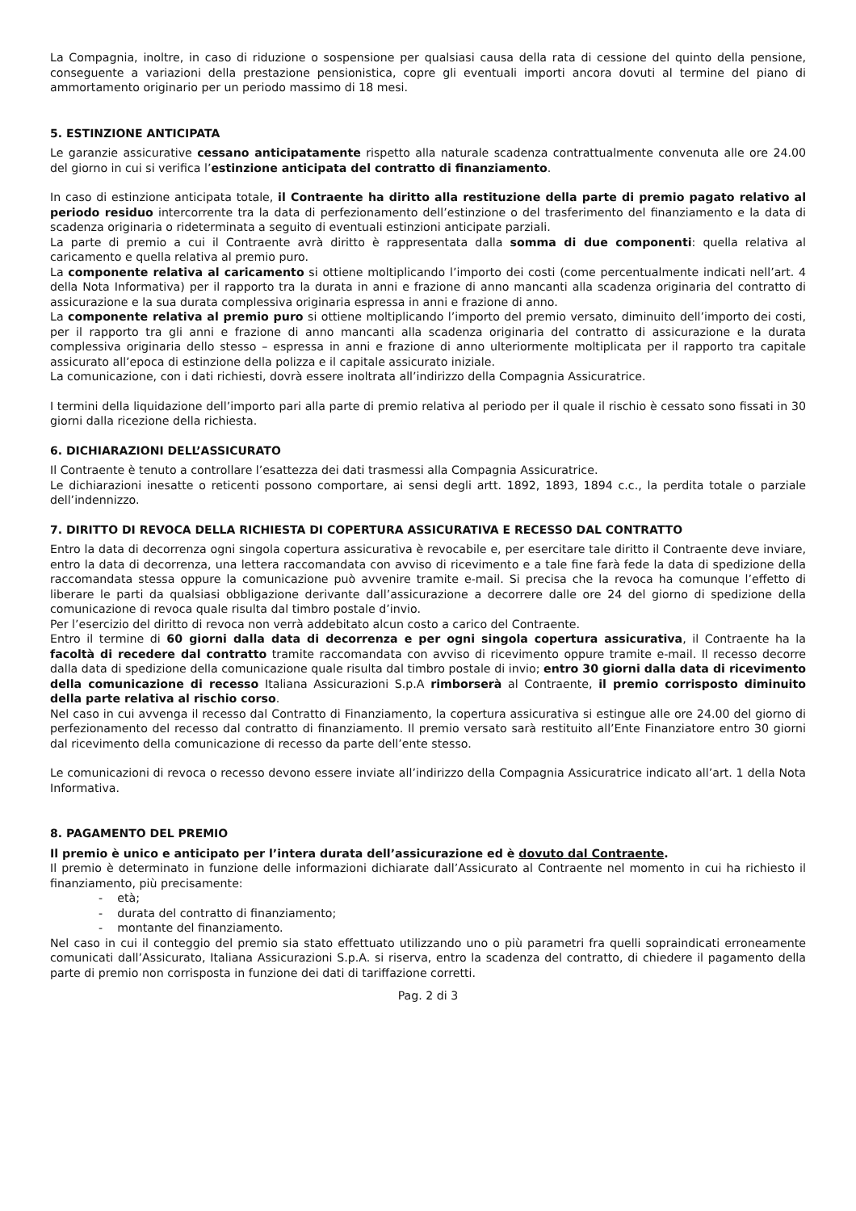La Compagnia, inoltre, in caso di riduzione o sospensione per qualsiasi causa della rata di cessione del quinto della pensione, conseguente a variazioni della prestazione pensionistica, copre gli eventuali importi ancora dovuti al termine del piano di ammortamento originario per un periodo massimo di 18 mesi.
5. ESTINZIONE ANTICIPATA
Le garanzie assicurative cessano anticipatamente rispetto alla naturale scadenza contrattualmente convenuta alle ore 24.00 del giorno in cui si verifica l’estinzione anticipata del contratto di finanziamento.
In caso di estinzione anticipata totale, il Contraente ha diritto alla restituzione della parte di premio pagato relativo al periodo residuo intercorrente tra la data di perfezionamento dell’estinzione o del trasferimento del finanziamento e la data di scadenza originaria o rideterminata a seguito di eventuali estinzioni anticipate parziali.
La parte di premio a cui il Contraente avrà diritto è rappresentata dalla somma di due componenti: quella relativa al caricamento e quella relativa al premio puro.
La componente relativa al caricamento si ottiene moltiplicando l’importo dei costi (come percentualmente indicati nell’art. 4 della Nota Informativa) per il rapporto tra la durata in anni e frazione di anno mancanti alla scadenza originaria del contratto di assicurazione e la sua durata complessiva originaria espressa in anni e frazione di anno.
La componente relativa al premio puro si ottiene moltiplicando l’importo del premio versato, diminuito dell’importo dei costi, per il rapporto tra gli anni e frazione di anno mancanti alla scadenza originaria del contratto di assicurazione e la durata complessiva originaria dello stesso – espressa in anni e frazione di anno ulteriormente moltiplicata per il rapporto tra capitale assicurato all’epoca di estinzione della polizza e il capitale assicurato iniziale.
La comunicazione, con i dati richiesti, dovrà essere inoltrata all’indirizzo della Compagnia Assicuratrice.
I termini della liquidazione dell’importo pari alla parte di premio relativa al periodo per il quale il rischio è cessato sono fissati in 30 giorni dalla ricezione della richiesta.
6. DICHIARAZIONI DELL’ASSICURATO
Il Contraente è tenuto a controllare l’esattezza dei dati trasmessi alla Compagnia Assicuratrice.
Le dichiarazioni inesatte o reticenti possono comportare, ai sensi degli artt. 1892, 1893, 1894 c.c., la perdita totale o parziale dell’indennizzo.
7. DIRITTO DI REVOCA DELLA RICHIESTA DI COPERTURA ASSICURATIVA E RECESSO DAL CONTRATTO
Entro la data di decorrenza ogni singola copertura assicurativa è revocabile e, per esercitare tale diritto il Contraente deve inviare, entro la data di decorrenza, una lettera raccomandata con avviso di ricevimento e a tale fine farà fede la data di spedizione della raccomandata stessa oppure la comunicazione può avvenire tramite e-mail. Si precisa che la revoca ha comunque l’effetto di liberare le parti da qualsiasi obbligazione derivante dall’assicurazione a decorrere dalle ore 24 del giorno di spedizione della comunicazione di revoca quale risulta dal timbro postale d’invio.
Per l’esercizio del diritto di revoca non verrà addebitato alcun costo a carico del Contraente.
Entro il termine di 60 giorni dalla data di decorrenza e per ogni singola copertura assicurativa, il Contraente ha la facoltà di recedere dal contratto tramite raccomandata con avviso di ricevimento oppure tramite e-mail. Il recesso decorre dalla data di spedizione della comunicazione quale risulta dal timbro postale di invio; entro 30 giorni dalla data di ricevimento della comunicazione di recesso Italiana Assicurazioni S.p.A rimborserà al Contraente, il premio corrisposto diminuito della parte relativa al rischio corso.
Nel caso in cui avvenga il recesso dal Contratto di Finanziamento, la copertura assicurativa si estingue alle ore 24.00 del giorno di perfezionamento del recesso dal contratto di finanziamento. Il premio versato sarà restituito all’Ente Finanziatore entro 30 giorni dal ricevimento della comunicazione di recesso da parte dell’ente stesso.
Le comunicazioni di revoca o recesso devono essere inviate all’indirizzo della Compagnia Assicuratrice indicato all’art. 1 della Nota Informativa.
8. PAGAMENTO DEL PREMIO
Il premio è unico e anticipato per l’intera durata dell’assicurazione ed è dovuto dal Contraente.
Il premio è determinato in funzione delle informazioni dichiarate dall’Assicurato al Contraente nel momento in cui ha richiesto il finanziamento, più precisamente:
- età;
- durata del contratto di finanziamento;
- montante del finanziamento.
Nel caso in cui il conteggio del premio sia stato effettuato utilizzando uno o più parametri fra quelli sopraindicati erroneamente comunicati dall’Assicurato, Italiana Assicurazioni S.p.A. si riserva, entro la scadenza del contratto, di chiedere il pagamento della parte di premio non corrisposta in funzione dei dati di tariffazione corretti.
Pag. 2 di 3